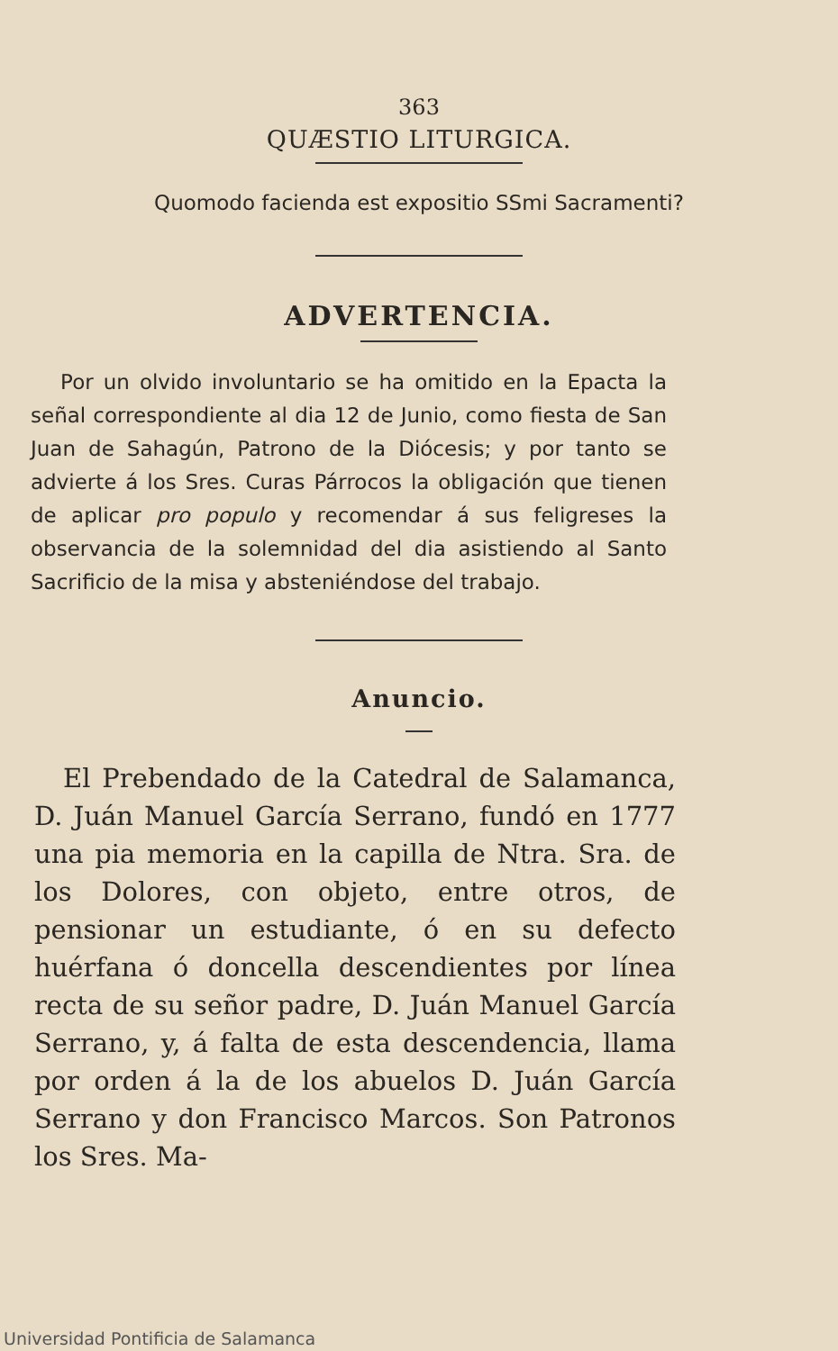363
QUÆSTIO LITURGICA.
Quomodo facienda est expositio SSmi Sacramenti?
ADVERTENCIA.
Por un olvido involuntario se ha omitido en la Epacta la señal correspondiente al dia 12 de Junio, como fiesta de San Juan de Sahagún, Patrono de la Diócesis; y por tanto se advierte á los Sres. Curas Párrocos la obligación que tienen de aplicar pro populo y recomendar á sus feligreses la observancia de la solemnidad del dia asistiendo al Santo Sacrificio de la misa y absteniéndose del trabajo.
Anuncio.
El Prebendado de la Catedral de Salamanca, D. Juán Manuel García Serrano, fundó en 1777 una pia memoria en la capilla de Ntra. Sra. de los Dolores, con objeto, entre otros, de pensionar un estudiante, ó en su defecto huérfana ó doncella descendientes por línea recta de su señor padre, D. Juán Manuel García Serrano, y, á falta de esta descendencia, llama por orden á la de los abuelos D. Juán García Serrano y don Francisco Marcos. Son Patronos los Sres. Ma-
Universidad Pontificia de Salamanca